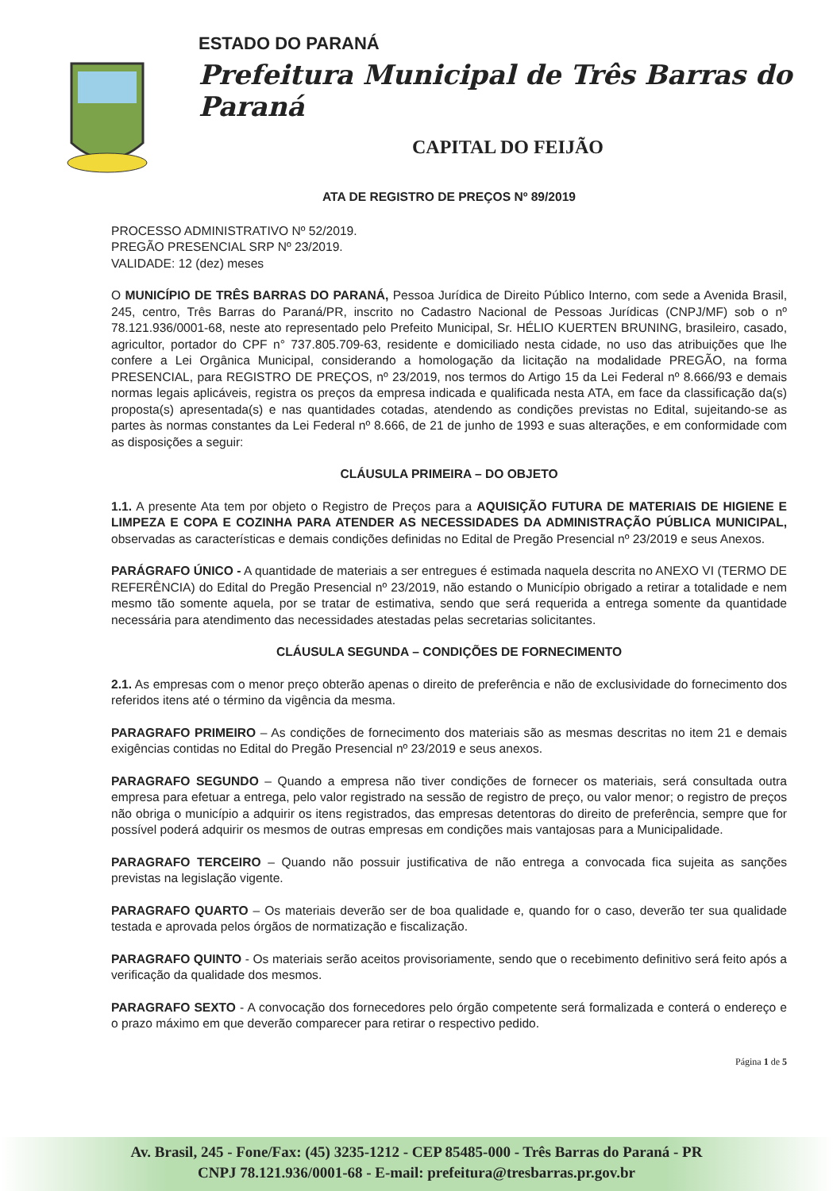ESTADO DO PARANÁ
Prefeitura Municipal de Três Barras do Paraná
CAPITAL DO FEIJÃO
ATA DE REGISTRO DE PREÇOS Nº 89/2019
PROCESSO ADMINISTRATIVO Nº 52/2019.
PREGÃO PRESENCIAL SRP Nº 23/2019.
VALIDADE: 12 (dez) meses
O MUNICÍPIO DE TRÊS BARRAS DO PARANÁ, Pessoa Jurídica de Direito Público Interno, com sede a Avenida Brasil, 245, centro, Três Barras do Paraná/PR, inscrito no Cadastro Nacional de Pessoas Jurídicas (CNPJ/MF) sob o nº 78.121.936/0001-68, neste ato representado pelo Prefeito Municipal, Sr. HÉLIO KUERTEN BRUNING, brasileiro, casado, agricultor, portador do CPF n° 737.805.709-63, residente e domiciliado nesta cidade, no uso das atribuições que lhe confere a Lei Orgânica Municipal, considerando a homologação da licitação na modalidade PREGÃO, na forma PRESENCIAL, para REGISTRO DE PREÇOS, nº 23/2019, nos termos do Artigo 15 da Lei Federal nº 8.666/93 e demais normas legais aplicáveis, registra os preços da empresa indicada e qualificada nesta ATA, em face da classificação da(s) proposta(s) apresentada(s) e nas quantidades cotadas, atendendo as condições previstas no Edital, sujeitando-se as partes às normas constantes da Lei Federal nº 8.666, de 21 de junho de 1993 e suas alterações, e em conformidade com as disposições a seguir:
CLÁUSULA PRIMEIRA – DO OBJETO
1.1. A presente Ata tem por objeto o Registro de Preços para a AQUISIÇÃO FUTURA DE MATERIAIS DE HIGIENE E LIMPEZA E COPA E COZINHA PARA ATENDER AS NECESSIDADES DA ADMINISTRAÇÃO PÚBLICA MUNICIPAL, observadas as características e demais condições definidas no Edital de Pregão Presencial nº 23/2019 e seus Anexos.
PARÁGRAFO ÚNICO - A quantidade de materiais a ser entregues é estimada naquela descrita no ANEXO VI (TERMO DE REFERÊNCIA) do Edital do Pregão Presencial nº 23/2019, não estando o Município obrigado a retirar a totalidade e nem mesmo tão somente aquela, por se tratar de estimativa, sendo que será requerida a entrega somente da quantidade necessária para atendimento das necessidades atestadas pelas secretarias solicitantes.
CLÁUSULA SEGUNDA – CONDIÇÕES DE FORNECIMENTO
2.1. As empresas com o menor preço obterão apenas o direito de preferência e não de exclusividade do fornecimento dos referidos itens até o término da vigência da mesma.
PARAGRAFO PRIMEIRO – As condições de fornecimento dos materiais são as mesmas descritas no item 21 e demais exigências contidas no Edital do Pregão Presencial nº 23/2019 e seus anexos.
PARAGRAFO SEGUNDO – Quando a empresa não tiver condições de fornecer os materiais, será consultada outra empresa para efetuar a entrega, pelo valor registrado na sessão de registro de preço, ou valor menor; o registro de preços não obriga o município a adquirir os itens registrados, das empresas detentoras do direito de preferência, sempre que for possível poderá adquirir os mesmos de outras empresas em condições mais vantajosas para a Municipalidade.
PARAGRAFO TERCEIRO – Quando não possuir justificativa de não entrega a convocada fica sujeita as sanções previstas na legislação vigente.
PARAGRAFO QUARTO – Os materiais deverão ser de boa qualidade e, quando for o caso, deverão ter sua qualidade testada e aprovada pelos órgãos de normatização e fiscalização.
PARAGRAFO QUINTO - Os materiais serão aceitos provisoriamente, sendo que o recebimento definitivo será feito após a verificação da qualidade dos mesmos.
PARAGRAFO SEXTO - A convocação dos fornecedores pelo órgão competente será formalizada e conterá o endereço e o prazo máximo em que deverão comparecer para retirar o respectivo pedido.
Página 1 de 5
Av. Brasil, 245 - Fone/Fax: (45) 3235-1212 - CEP 85485-000 - Três Barras do Paraná - PR
CNPJ 78.121.936/0001-68 - E-mail: prefeitura@tresbarras.pr.gov.br